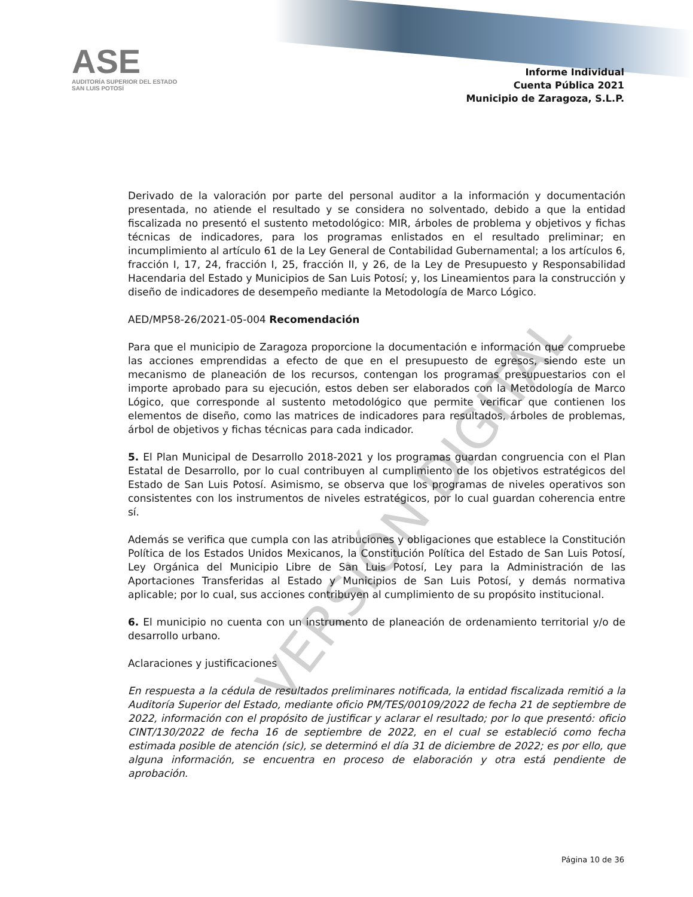VERSIÓN DIGITAL
ASE
AUDITORÍA SUPERIOR DEL ESTADO
SAN LUIS POTOSÍ
Informe Individual
Cuenta Pública 2021
Municipio de Zaragoza, S.L.P.
Derivado de la valoración por parte del personal auditor a la información y documentación presentada, no atiende el resultado y se considera no solventado, debido a que la entidad fiscalizada no presentó el sustento metodológico: MIR, árboles de problema y objetivos y fichas técnicas de indicadores, para los programas enlistados en el resultado preliminar; en incumplimiento al artículo 61 de la Ley General de Contabilidad Gubernamental; a los artículos 6, fracción I, 17, 24, fracción I, 25, fracción II, y 26, de la Ley de Presupuesto y Responsabilidad Hacendaria del Estado y Municipios de San Luis Potosí; y, los Lineamientos para la construcción y diseño de indicadores de desempeño mediante la Metodología de Marco Lógico.
AED/MP58-26/2021-05-004 Recomendación
Para que el municipio de Zaragoza proporcione la documentación e información que compruebe las acciones emprendidas a efecto de que en el presupuesto de egresos, siendo este un mecanismo de planeación de los recursos, contengan los programas presupuestarios con el importe aprobado para su ejecución, estos deben ser elaborados con la Metodología de Marco Lógico, que corresponde al sustento metodológico que permite verificar que contienen los elementos de diseño, como las matrices de indicadores para resultados, árboles de problemas, árbol de objetivos y fichas técnicas para cada indicador.
5. El Plan Municipal de Desarrollo 2018-2021 y los programas guardan congruencia con el Plan Estatal de Desarrollo, por lo cual contribuyen al cumplimiento de los objetivos estratégicos del Estado de San Luis Potosí. Asimismo, se observa que los programas de niveles operativos son consistentes con los instrumentos de niveles estratégicos, por lo cual guardan coherencia entre sí.
Además se verifica que cumpla con las atribuciones y obligaciones que establece la Constitución Política de los Estados Unidos Mexicanos, la Constitución Política del Estado de San Luis Potosí, Ley Orgánica del Municipio Libre de San Luis Potosí, Ley para la Administración de las Aportaciones Transferidas al Estado y Municipios de San Luis Potosí, y demás normativa aplicable; por lo cual, sus acciones contribuyen al cumplimiento de su propósito institucional.
6. El municipio no cuenta con un instrumento de planeación de ordenamiento territorial y/o de desarrollo urbano.
Aclaraciones y justificaciones
En respuesta a la cédula de resultados preliminares notificada, la entidad fiscalizada remitió a la Auditoría Superior del Estado, mediante oficio PM/TES/00109/2022 de fecha 21 de septiembre de 2022, información con el propósito de justificar y aclarar el resultado; por lo que presentó: oficio CINT/130/2022 de fecha 16 de septiembre de 2022, en el cual se estableció como fecha estimada posible de atención (sic), se determinó el día 31 de diciembre de 2022; es por ello, que alguna información, se encuentra en proceso de elaboración y otra está pendiente de aprobación.
Página 10 de 36